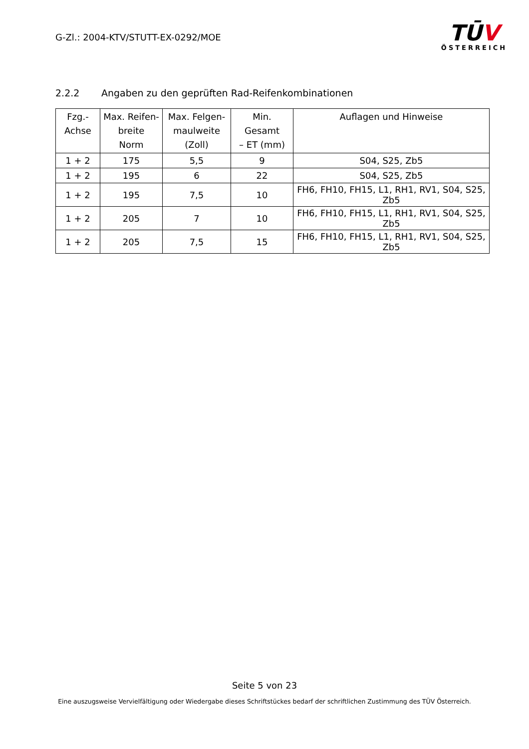G-Zl.: 2004-KTV/STUTT-EX-0292/MOE
TŪV
ÖSTERREICH
2.2.2 Angaben zu den geprüften Rad-Reifenkombinationen
| Fzg.- Achse | Max. Reifen- breite Norm | Max. Felgen- maulweite (Zoll) | Min. Gesamt – ET (mm) | Auflagen und Hinweise |
| --- | --- | --- | --- | --- |
| 1 + 2 | 175 | 5,5 | 9 | S04, S25, Zb5 |
| 1 + 2 | 195 | 6 | 22 | S04, S25, Zb5 |
| 1 + 2 | 195 | 7,5 | 10 | FH6, FH10, FH15, L1, RH1, RV1, S04, S25, Zb5 |
| 1 + 2 | 205 | 7 | 10 | FH6, FH10, FH15, L1, RH1, RV1, S04, S25, Zb5 |
| 1 + 2 | 205 | 7,5 | 15 | FH6, FH10, FH15, L1, RH1, RV1, S04, S25, Zb5 |
Seite 5 von 23
Eine auszugsweise Vervielfältigung oder Wiedergabe dieses Schriftstückes bedarf der schriftlichen Zustimmung des TÜV Österreich.